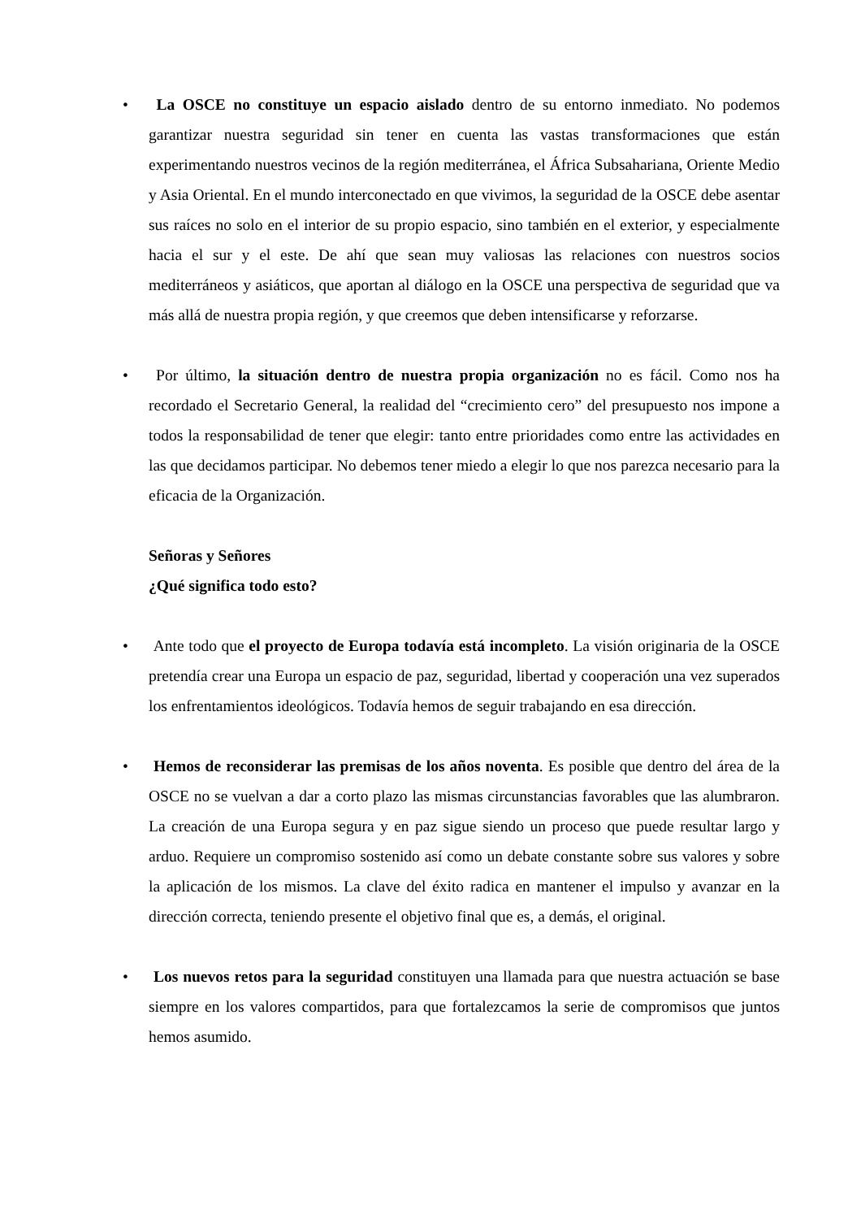•
La OSCE no constituye un espacio aislado dentro de su entorno inmediato. No podemos garantizar nuestra seguridad sin tener en cuenta las vastas transformaciones que están experimentando nuestros vecinos de la región mediterránea, el África Subsahariana, Oriente Medio y Asia Oriental. En el mundo interconectado en que vivimos, la seguridad de la OSCE debe asentar sus raíces no solo en el interior de su propio espacio, sino también en el exterior, y especialmente hacia el sur y el este. De ahí que sean muy valiosas las relaciones con nuestros socios mediterráneos y asiáticos, que aportan al diálogo en la OSCE una perspectiva de seguridad que va más allá de nuestra propia región, y que creemos que deben intensificarse y reforzarse.
•
Por último, la situación dentro de nuestra propia organización no es fácil. Como nos ha recordado el Secretario General, la realidad del “crecimiento cero” del presupuesto nos impone a todos la responsabilidad de tener que elegir: tanto entre prioridades como entre las actividades en las que decidamos participar. No debemos tener miedo a elegir lo que nos parezca necesario para la eficacia de la Organización.
Señoras y Señores
¿Qué significa todo esto?
•
Ante todo que el proyecto de Europa todavía está incompleto. La visión originaria de la OSCE pretendía crear una Europa un espacio de paz, seguridad, libertad y cooperación una vez superados los enfrentamientos ideológicos. Todavía hemos de seguir trabajando en esa dirección.
•
Hemos de reconsiderar las premisas de los años noventa. Es posible que dentro del área de la OSCE no se vuelvan a dar a corto plazo las mismas circunstancias favorables que las alumbraron. La creación de una Europa segura y en paz sigue siendo un proceso que puede resultar largo y arduo. Requiere un compromiso sostenido así como un debate constante sobre sus valores y sobre la aplicación de los mismos. La clave del éxito radica en mantener el impulso y avanzar en la dirección correcta, teniendo presente el objetivo final que es, a demás, el original.
•
Los nuevos retos para la seguridad constituyen una llamada para que nuestra actuación se base siempre en los valores compartidos, para que fortalezcamos la serie de compromisos que juntos hemos asumido.